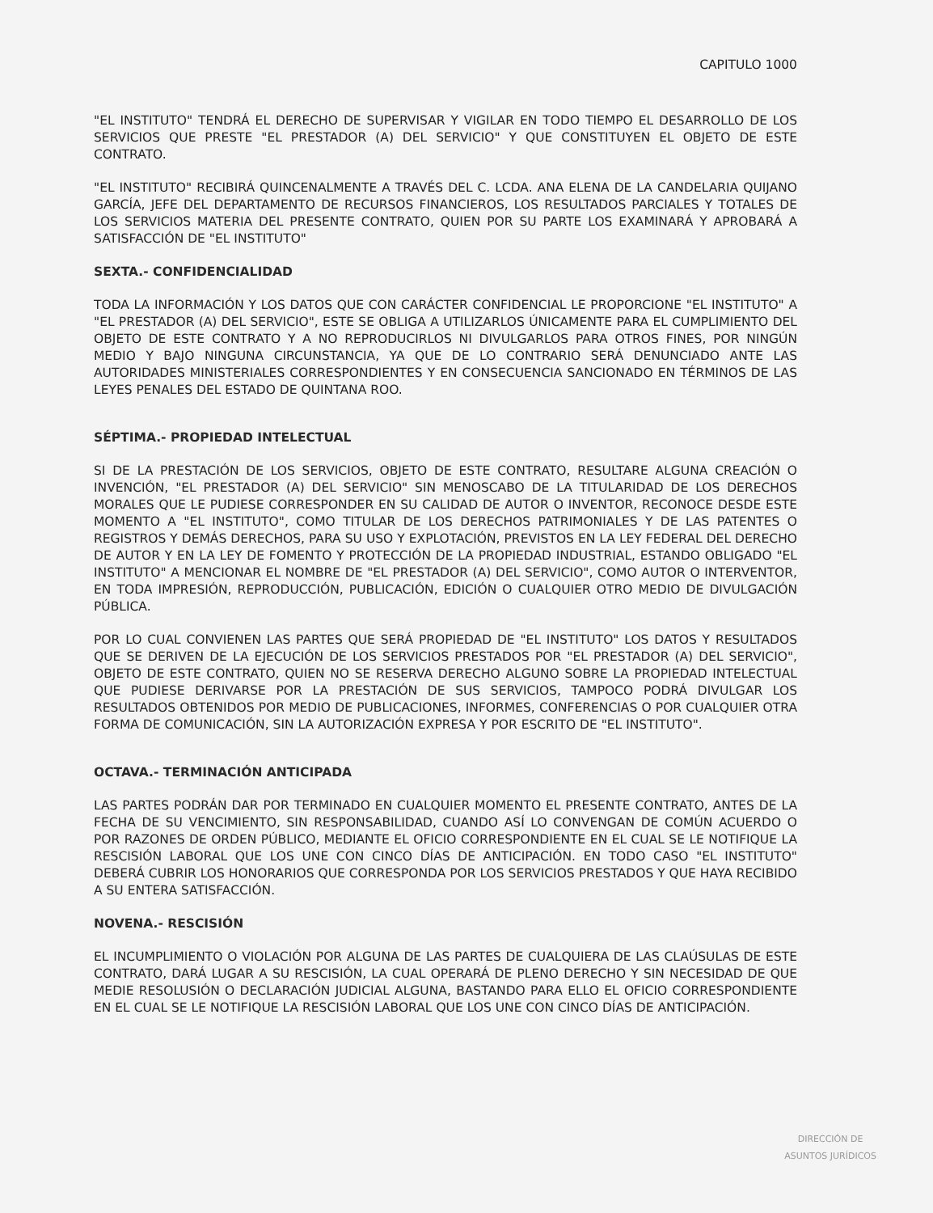CAPITULO 1000
"EL INSTITUTO" TENDRÁ EL DERECHO DE SUPERVISAR Y VIGILAR EN TODO TIEMPO EL DESARROLLO DE LOS SERVICIOS QUE PRESTE "EL PRESTADOR (A) DEL SERVICIO" Y QUE CONSTITUYEN EL OBJETO DE ESTE CONTRATO.
"EL INSTITUTO" RECIBIRÁ QUINCENALMENTE A TRAVÉS DEL C. LCDA. ANA ELENA DE LA CANDELARIA QUIJANO GARCÍA, JEFE DEL DEPARTAMENTO DE RECURSOS FINANCIEROS, LOS RESULTADOS PARCIALES Y TOTALES DE LOS SERVICIOS MATERIA DEL PRESENTE CONTRATO, QUIEN POR SU PARTE LOS EXAMINARÁ Y APROBARÁ A SATISFACCIÓN DE "EL INSTITUTO"
SEXTA.- CONFIDENCIALIDAD
TODA LA INFORMACIÓN Y LOS DATOS QUE CON CARÁCTER CONFIDENCIAL LE PROPORCIONE "EL INSTITUTO" A "EL PRESTADOR (A) DEL SERVICIO", ESTE SE OBLIGA A UTILIZARLOS ÚNICAMENTE PARA EL CUMPLIMIENTO DEL OBJETO DE ESTE CONTRATO Y A NO REPRODUCIRLOS NI DIVULGARLOS PARA OTROS FINES, POR NINGÚN MEDIO Y BAJO NINGUNA CIRCUNSTANCIA, YA QUE DE LO CONTRARIO SERÁ DENUNCIADO ANTE LAS AUTORIDADES MINISTERIALES CORRESPONDIENTES Y EN CONSECUENCIA SANCIONADO EN TÉRMINOS DE LAS LEYES PENALES DEL ESTADO DE QUINTANA ROO.
SÉPTIMA.- PROPIEDAD INTELECTUAL
SI DE LA PRESTACIÓN DE LOS SERVICIOS, OBJETO DE ESTE CONTRATO, RESULTARE ALGUNA CREACIÓN O INVENCIÓN, "EL PRESTADOR (A) DEL SERVICIO" SIN MENOSCABO DE LA TITULARIDAD DE LOS DERECHOS MORALES QUE LE PUDIESE CORRESPONDER EN SU CALIDAD DE AUTOR O INVENTOR, RECONOCE DESDE ESTE MOMENTO A "EL INSTITUTO", COMO TITULAR DE LOS DERECHOS PATRIMONIALES Y DE LAS PATENTES O REGISTROS Y DEMÁS DERECHOS, PARA SU USO Y EXPLOTACIÓN, PREVISTOS EN LA LEY FEDERAL DEL DERECHO DE AUTOR Y EN LA LEY DE FOMENTO Y PROTECCIÓN DE LA PROPIEDAD INDUSTRIAL, ESTANDO OBLIGADO "EL INSTITUTO" A MENCIONAR EL NOMBRE DE "EL PRESTADOR (A) DEL SERVICIO", COMO AUTOR O INTERVENTOR, EN TODA IMPRESIÓN, REPRODUCCIÓN, PUBLICACIÓN, EDICIÓN O CUALQUIER OTRO MEDIO DE DIVULGACIÓN PÚBLICA.
POR LO CUAL CONVIENEN LAS PARTES QUE SERÁ PROPIEDAD DE "EL INSTITUTO" LOS DATOS Y RESULTADOS QUE SE DERIVEN DE LA EJECUCIÓN DE LOS SERVICIOS PRESTADOS POR "EL PRESTADOR (A) DEL SERVICIO", OBJETO DE ESTE CONTRATO, QUIEN NO SE RESERVA DERECHO ALGUNO SOBRE LA PROPIEDAD INTELECTUAL QUE PUDIESE DERIVARSE POR LA PRESTACIÓN DE SUS SERVICIOS, TAMPOCO PODRÁ DIVULGAR LOS RESULTADOS OBTENIDOS POR MEDIO DE PUBLICACIONES, INFORMES, CONFERENCIAS O POR CUALQUIER OTRA FORMA DE COMUNICACIÓN, SIN LA AUTORIZACIÓN EXPRESA Y POR ESCRITO DE "EL INSTITUTO".
OCTAVA.- TERMINACIÓN ANTICIPADA
LAS PARTES PODRÁN DAR POR TERMINADO EN CUALQUIER MOMENTO EL PRESENTE CONTRATO, ANTES DE LA FECHA DE SU VENCIMIENTO, SIN RESPONSABILIDAD, CUANDO ASÍ LO CONVENGAN DE COMÚN ACUERDO O POR RAZONES DE ORDEN PÚBLICO, MEDIANTE EL OFICIO CORRESPONDIENTE EN EL CUAL SE LE NOTIFIQUE LA RESCISIÓN LABORAL QUE LOS UNE CON CINCO DÍAS DE ANTICIPACIÓN. EN TODO CASO "EL INSTITUTO" DEBERÁ CUBRIR LOS HONORARIOS QUE CORRESPONDA POR LOS SERVICIOS PRESTADOS Y QUE HAYA RECIBIDO A SU ENTERA SATISFACCIÓN.
NOVENA.- RESCISIÓN
EL INCUMPLIMIENTO O VIOLACIÓN POR ALGUNA DE LAS PARTES DE CUALQUIERA DE LAS CLAÚSULAS DE ESTE CONTRATO, DARÁ LUGAR A SU RESCISIÓN, LA CUAL OPERARÁ DE PLENO DERECHO Y SIN NECESIDAD DE QUE MEDIE RESOLUSIÓN O DECLARACIÓN JUDICIAL ALGUNA, BASTANDO PARA ELLO EL OFICIO CORRESPONDIENTE EN EL CUAL SE LE NOTIFIQUE LA RESCISIÓN LABORAL QUE LOS UNE CON CINCO DÍAS DE ANTICIPACIÓN.
DIRECCIÓN DE
ASUNTOS JURÍDICOS